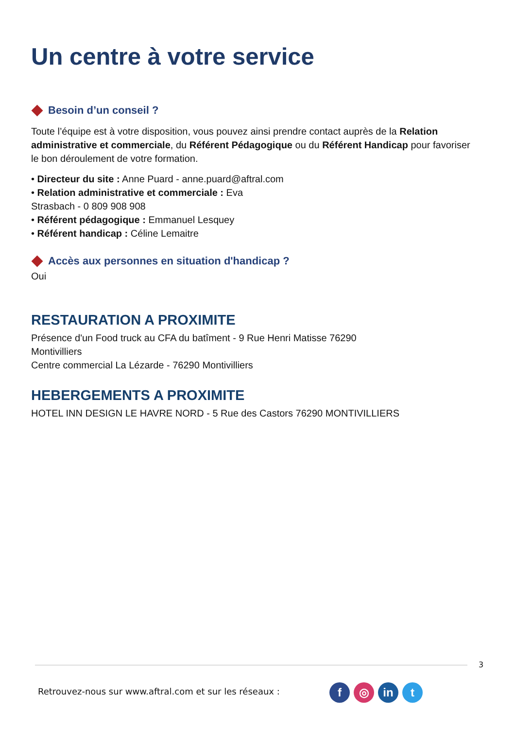Un centre à votre service
Besoin d’un conseil ?
Toute l’équipe est à votre disposition, vous pouvez ainsi prendre contact auprès de la Relation administrative et commerciale, du Référent Pédagogique ou du Référent Handicap pour favoriser le bon déroulement de votre formation.
• Directeur du site : Anne Puard - anne.puard@aftral.com
• Relation administrative et commerciale : Eva
Strasbach - 0 809 908 908
• Référent pédagogique : Emmanuel Lesquey
• Référent handicap : Céline Lemaitre
Accès aux personnes en situation d'handicap ?
Oui
RESTAURATION A PROXIMITE
Présence d'un Food truck au CFA du batîment - 9 Rue Henri Matisse 76290
Montivilliers
Centre commercial La Lézarde - 76290 Montivilliers
HEBERGEMENTS A PROXIMITE
HOTEL INN DESIGN LE HAVRE NORD - 5 Rue des Castors 76290 MONTIVILLIERS
3
Retrouvez-nous sur www.aftral.com et sur les réseaux :
f ◎ in t